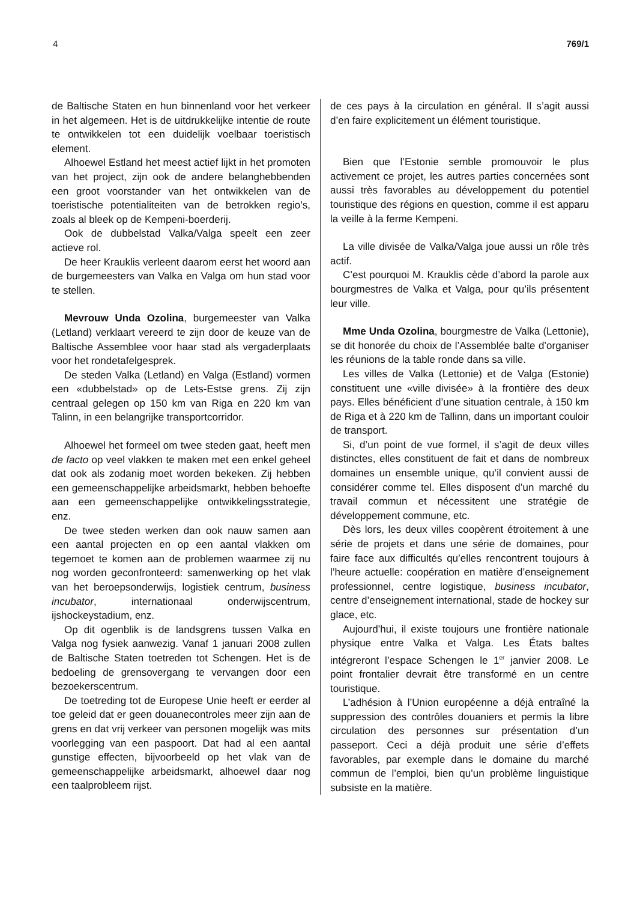4 769/1
de Baltische Staten en hun binnenland voor het verkeer in het algemeen. Het is de uitdrukkelijke intentie de route te ontwikkelen tot een duidelijk voelbaar toeristisch element.
Alhoewel Estland het meest actief lijkt in het promoten van het project, zijn ook de andere belanghebbenden een groot voorstander van het ontwikkelen van de toeristische potentialiteiten van de betrokken regio’s, zoals al bleek op de Kempeni-boerderij.
Ook de dubbelstad Valka/Valga speelt een zeer actieve rol.
De heer Krauklis verleent daarom eerst het woord aan de burgemeesters van Valka en Valga om hun stad voor te stellen.
Mevrouw Unda Ozolina, burgemeester van Valka (Letland) verklaart vereerd te zijn door de keuze van de Baltische Assemblee voor haar stad als vergaderplaats voor het rondetafelgesprek.
De steden Valka (Letland) en Valga (Estland) vormen een «dubbelstad» op de Lets-Estse grens. Zij zijn centraal gelegen op 150 km van Riga en 220 km van Talinn, in een belangrijke transportcorridor.
Alhoewel het formeel om twee steden gaat, heeft men de facto op veel vlakken te maken met een enkel geheel dat ook als zodanig moet worden bekeken. Zij hebben een gemeenschappelijke arbeidsmarkt, hebben behoefte aan een gemeenschappelijke ontwikkelingsstrategie, enz.
De twee steden werken dan ook nauw samen aan een aantal projecten en op een aantal vlakken om tegemoet te komen aan de problemen waarmee zij nu nog worden geconfronteerd: samenwerking op het vlak van het beroepsonderwijs, logistiek centrum, business incubator, internationaal onderwijscentrum, ijshockeystadium, enz.
Op dit ogenblik is de landsgrens tussen Valka en Valga nog fysiek aanwezig. Vanaf 1 januari 2008 zullen de Baltische Staten toetreden tot Schengen. Het is de bedoeling de grensovergang te vervangen door een bezoekerscentrum.
De toetreding tot de Europese Unie heeft er eerder al toe geleid dat er geen douanecontroles meer zijn aan de grens en dat vrij verkeer van personen mogelijk was mits voorlegging van een paspoort. Dat had al een aantal gunstige effecten, bijvoorbeeld op het vlak van de gemeenschappelijke arbeidsmarkt, alhoewel daar nog een taalprobleem rijst.
de ces pays à la circulation en général. Il s’agit aussi d’en faire explicitement un élément touristique.
Bien que l’Estonie semble promouvoir le plus activement ce projet, les autres parties concernées sont aussi très favorables au développement du potentiel touristique des régions en question, comme il est apparu la veille à la ferme Kempeni.
La ville divisée de Valka/Valga joue aussi un rôle très actif.
C’est pourquoi M. Krauklis cède d’abord la parole aux bourgmestres de Valka et Valga, pour qu’ils présentent leur ville.
Mme Unda Ozolina, bourgmestre de Valka (Lettonie), se dit honorée du choix de l’Assemblée balte d’organiser les réunions de la table ronde dans sa ville.
Les villes de Valka (Lettonie) et de Valga (Estonie) constituent une «ville divisée» à la frontière des deux pays. Elles bénéficient d’une situation centrale, à 150 km de Riga et à 220 km de Tallinn, dans un important couloir de transport.
Si, d’un point de vue formel, il s’agit de deux villes distinctes, elles constituent de fait et dans de nombreux domaines un ensemble unique, qu’il convient aussi de considérer comme tel. Elles disposent d’un marché du travail commun et nécessitent une stratégie de développement commune, etc.
Dès lors, les deux villes coopèrent étroitement à une série de projets et dans une série de domaines, pour faire face aux difficultés qu’elles rencontrent toujours à l’heure actuelle: coopération en matière d’enseignement professionnel, centre logistique, business incubator, centre d’enseignement international, stade de hockey sur glace, etc.
Aujourd’hui, il existe toujours une frontière nationale physique entre Valka et Valga. Les États baltes intégreront l’espace Schengen le 1<sup>er</sup> janvier 2008. Le point frontalier devrait être transformé en un centre touristique.
L’adhésion à l’Union européenne a déjà entraîné la suppression des contrôles douaniers et permis la libre circulation des personnes sur présentation d’un passeport. Ceci a déjà produit une série d’effets favorables, par exemple dans le domaine du marché commun de l’emploi, bien qu’un problème linguistique subsiste en la matière.